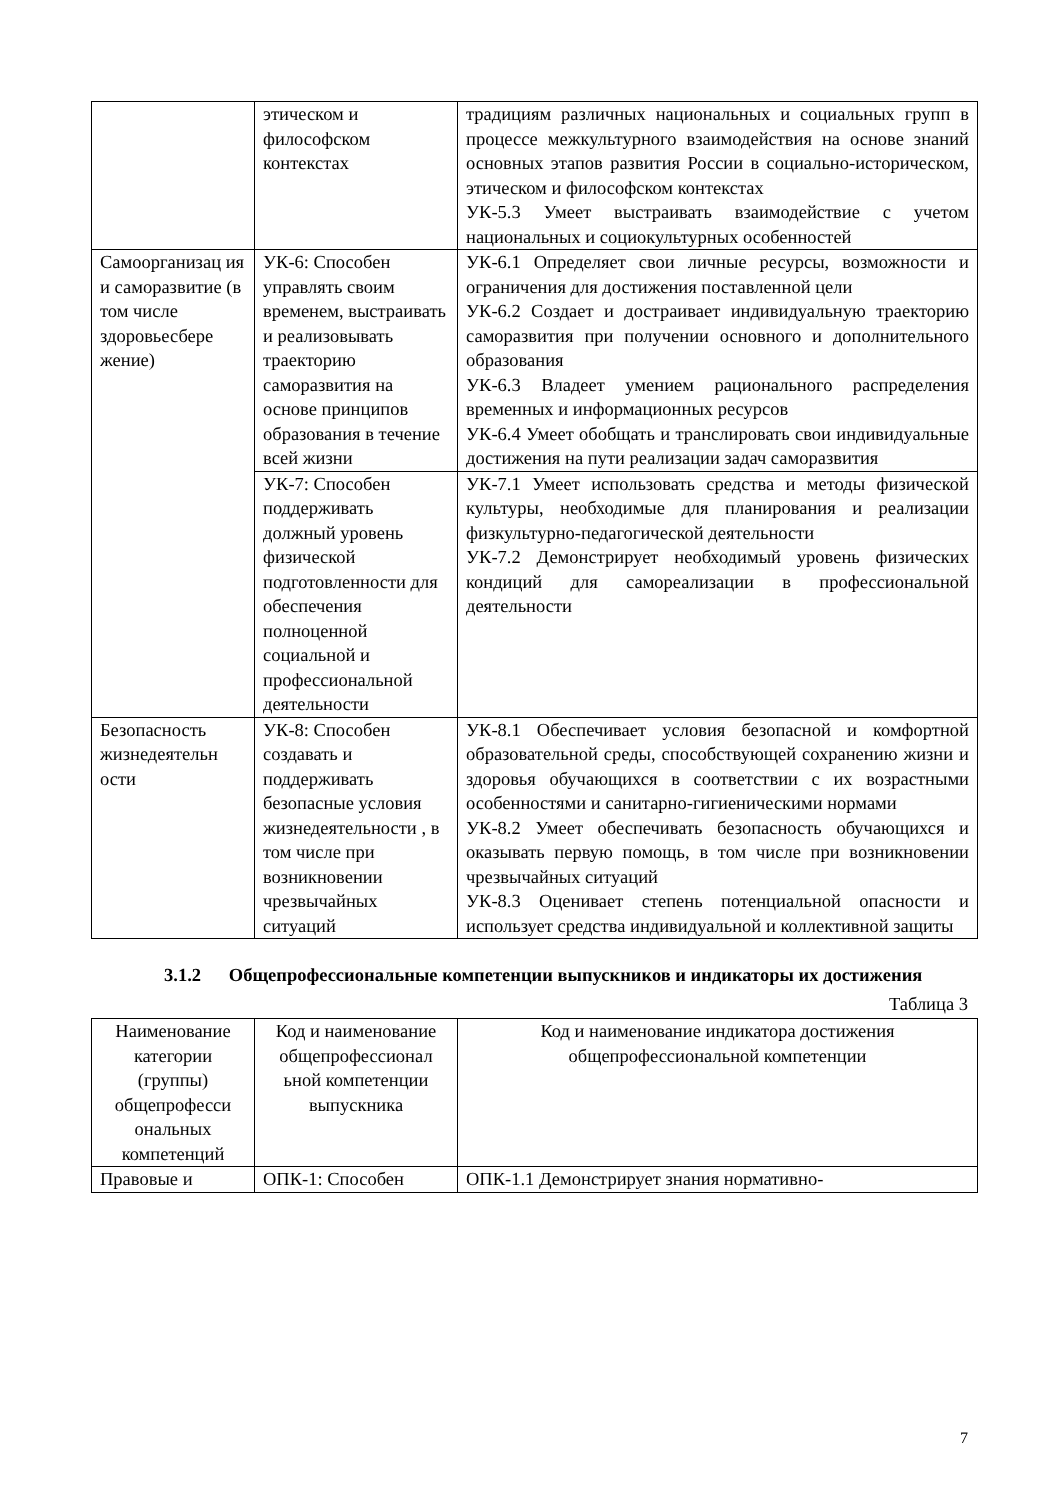| | этическом и философском контекстах | традициям различных национальных и социальных групп в процессе межкультурного взаимодействия на основе знаний основных этапов развития России в социально-историческом, этическом и философском контекстах УК-5.3 Умеет выстраивать взаимодействие с учетом национальных и социокультурных особенностей |
| Самоорганизац ия и саморазвитие (в том числе здоровьесбере жение) | УК-6: Способен управлять своим временем, выстраивать и реализовывать траекторию саморазвития на основе принципов образования в течение всей жизни | УК-6.1 Определяет свои личные ресурсы, возможности и ограничения для достижения поставленной цели УК-6.2 Создает и достраивает индивидуальную траекторию саморазвития при получении основного и дополнительного образования УК-6.3 Владеет умением рационального распределения временных и информационных ресурсов УК-6.4 Умеет обобщать и транслировать свои индивидуальные достижения на пути реализации задач саморазвития |
| | УК-7: Способен поддерживать должный уровень физической подготовленности для обеспечения полноценной социальной и профессиональной деятельности | УК-7.1 Умеет использовать средства и методы физической культуры, необходимые для планирования и реализации физкультурно-педагогической деятельности УК-7.2 Демонстрирует необходимый уровень физических кондиций для самореализации в профессиональной деятельности |
| Безопасность жизнедеятельн ости | УК-8: Способен создавать и поддерживать безопасные условия жизнедеятельности , в том числе при возникновении чрезвычайных ситуаций | УК-8.1 Обеспечивает условия безопасной и комфортной образовательной среды, способствующей сохранению жизни и здоровья обучающихся в соответствии с их возрастными особенностями и санитарно-гигиеническими нормами УК-8.2 Умеет обеспечивать безопасность обучающихся и оказывать первую помощь, в том числе при возникновении чрезвычайных ситуаций УК-8.3 Оценивает степень потенциальной опасности и использует средства индивидуальной и коллективной защиты |
3.1.2 Общепрофессиональные компетенции выпускников и индикаторы их достижения
Таблица 3
| Наименование категории (группы) общепрофесси ональных компетенций | Код и наименование общепрофессионал ьной компетенции выпускника | Код и наименование индикатора достижения общепрофессиональной компетенции |
| --- | --- | --- |
| Правовые и | ОПК-1: Способен | ОПК-1.1 Демонстрирует знания нормативно- |
7